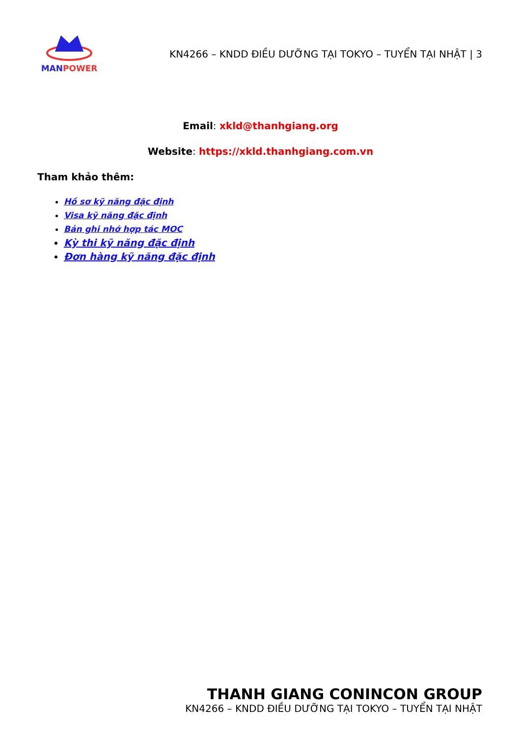MANPOWER
KN4266 – KNDD ĐIỀU DƯỠNG TẠI TOKYO – TUYỂN TẠI NHẬT | 3
Email: xkld@thanhgiang.org
Website: https://xkld.thanhgiang.com.vn
Tham khảo thêm:
Hồ sơ kỹ năng đặc định
Visa kỹ năng đặc định
Bản ghi nhớ hợp tác MOC
Kỳ thi kỹ năng đặc định
Đơn hàng kỹ năng đặc định
THANH GIANG CONINCON GROUP
KN4266 – KNDD ĐIỀU DƯỠNG TẠI TOKYO – TUYỂN TẠI NHẬT